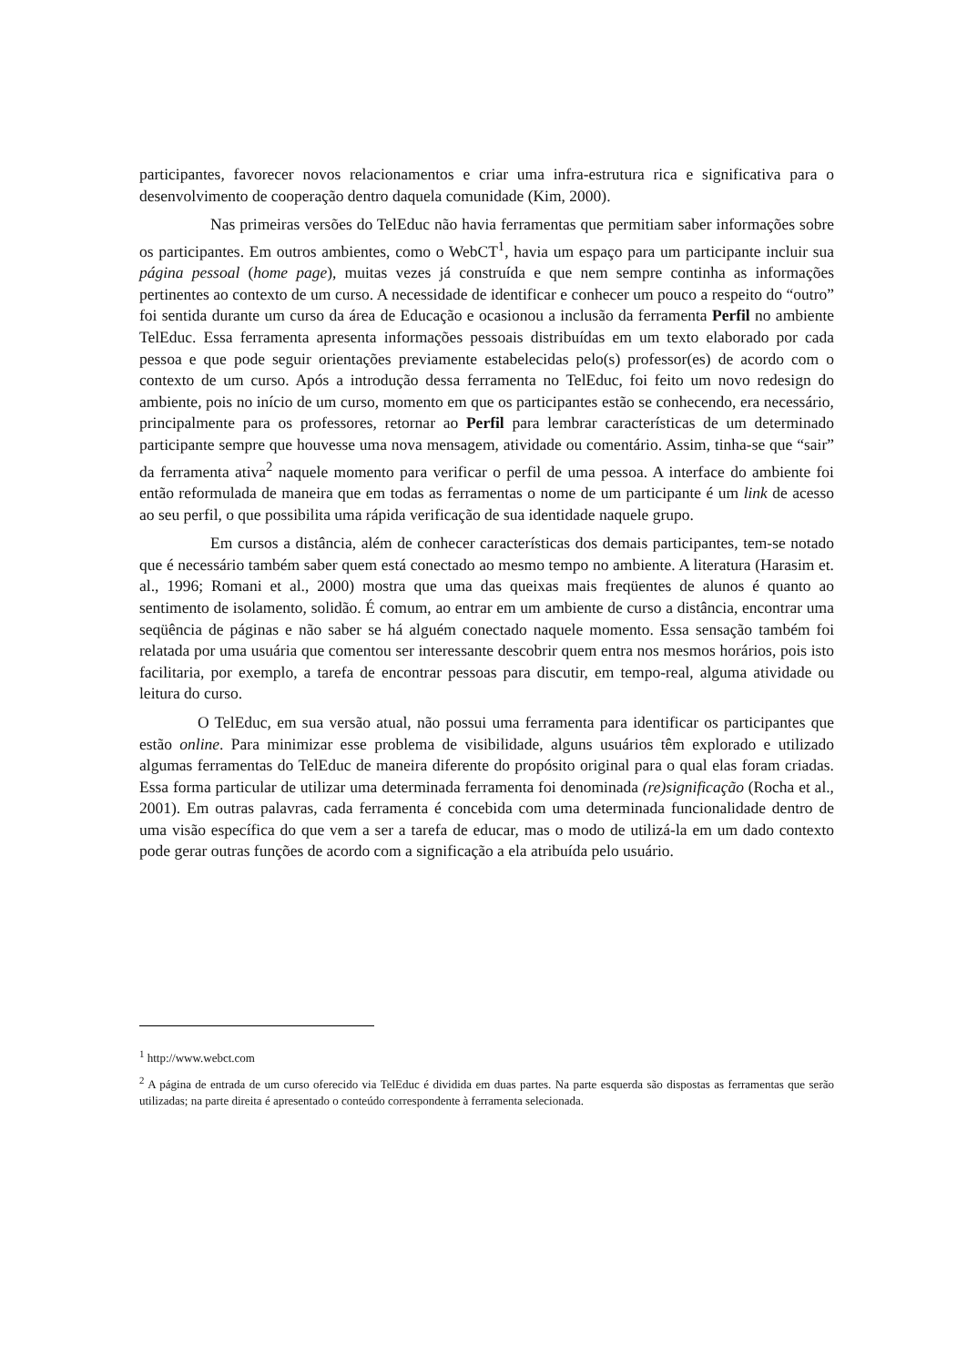participantes, favorecer novos relacionamentos e criar uma infra-estrutura rica e significativa para o desenvolvimento de cooperação dentro daquela comunidade (Kim, 2000).
Nas primeiras versões do TelEduc não havia ferramentas que permitiam saber informações sobre os participantes. Em outros ambientes, como o WebCT<sup>1</sup>, havia um espaço para um participante incluir sua página pessoal (home page), muitas vezes já construída e que nem sempre continha as informações pertinentes ao contexto de um curso. A necessidade de identificar e conhecer um pouco a respeito do “outro” foi sentida durante um curso da área de Educação e ocasionou a inclusão da ferramenta Perfil no ambiente TelEduc. Essa ferramenta apresenta informações pessoais distribuídas em um texto elaborado por cada pessoa e que pode seguir orientações previamente estabelecidas pelo(s) professor(es) de acordo com o contexto de um curso. Após a introdução dessa ferramenta no TelEduc, foi feito um novo redesign do ambiente, pois no início de um curso, momento em que os participantes estão se conhecendo, era necessário, principalmente para os professores, retornar ao Perfil para lembrar características de um determinado participante sempre que houvesse uma nova mensagem, atividade ou comentário. Assim, tinha-se que “sair” da ferramenta ativa<sup>2</sup> naquele momento para verificar o perfil de uma pessoa. A interface do ambiente foi então reformulada de maneira que em todas as ferramentas o nome de um participante é um link de acesso ao seu perfil, o que possibilita uma rápida verificação de sua identidade naquele grupo.
Em cursos a distância, além de conhecer características dos demais participantes, tem-se notado que é necessário também saber quem está conectado ao mesmo tempo no ambiente. A literatura (Harasim et. al., 1996; Romani et al., 2000) mostra que uma das queixas mais freqüentes de alunos é quanto ao sentimento de isolamento, solidão. É comum, ao entrar em um ambiente de curso a distância, encontrar uma seqüência de páginas e não saber se há alguém conectado naquele momento. Essa sensação também foi relatada por uma usuária que comentou ser interessante descobrir quem entra nos mesmos horários, pois isto facilitaria, por exemplo, a tarefa de encontrar pessoas para discutir, em tempo-real, alguma atividade ou leitura do curso.
O TelEduc, em sua versão atual, não possui uma ferramenta para identificar os participantes que estão online. Para minimizar esse problema de visibilidade, alguns usuários têm explorado e utilizado algumas ferramentas do TelEduc de maneira diferente do propósito original para o qual elas foram criadas. Essa forma particular de utilizar uma determinada ferramenta foi denominada (re)significação (Rocha et al., 2001). Em outras palavras, cada ferramenta é concebida com uma determinada funcionalidade dentro de uma visão específica do que vem a ser a tarefa de educar, mas o modo de utilizá-la em um dado contexto pode gerar outras funções de acordo com a significação a ela atribuída pelo usuário.
<sup>1</sup> http://www.webct.com
<sup>2</sup> A página de entrada de um curso oferecido via TelEduc é dividida em duas partes. Na parte esquerda são dispostas as ferramentas que serão utilizadas; na parte direita é apresentado o conteúdo correspondente à ferramenta selecionada.